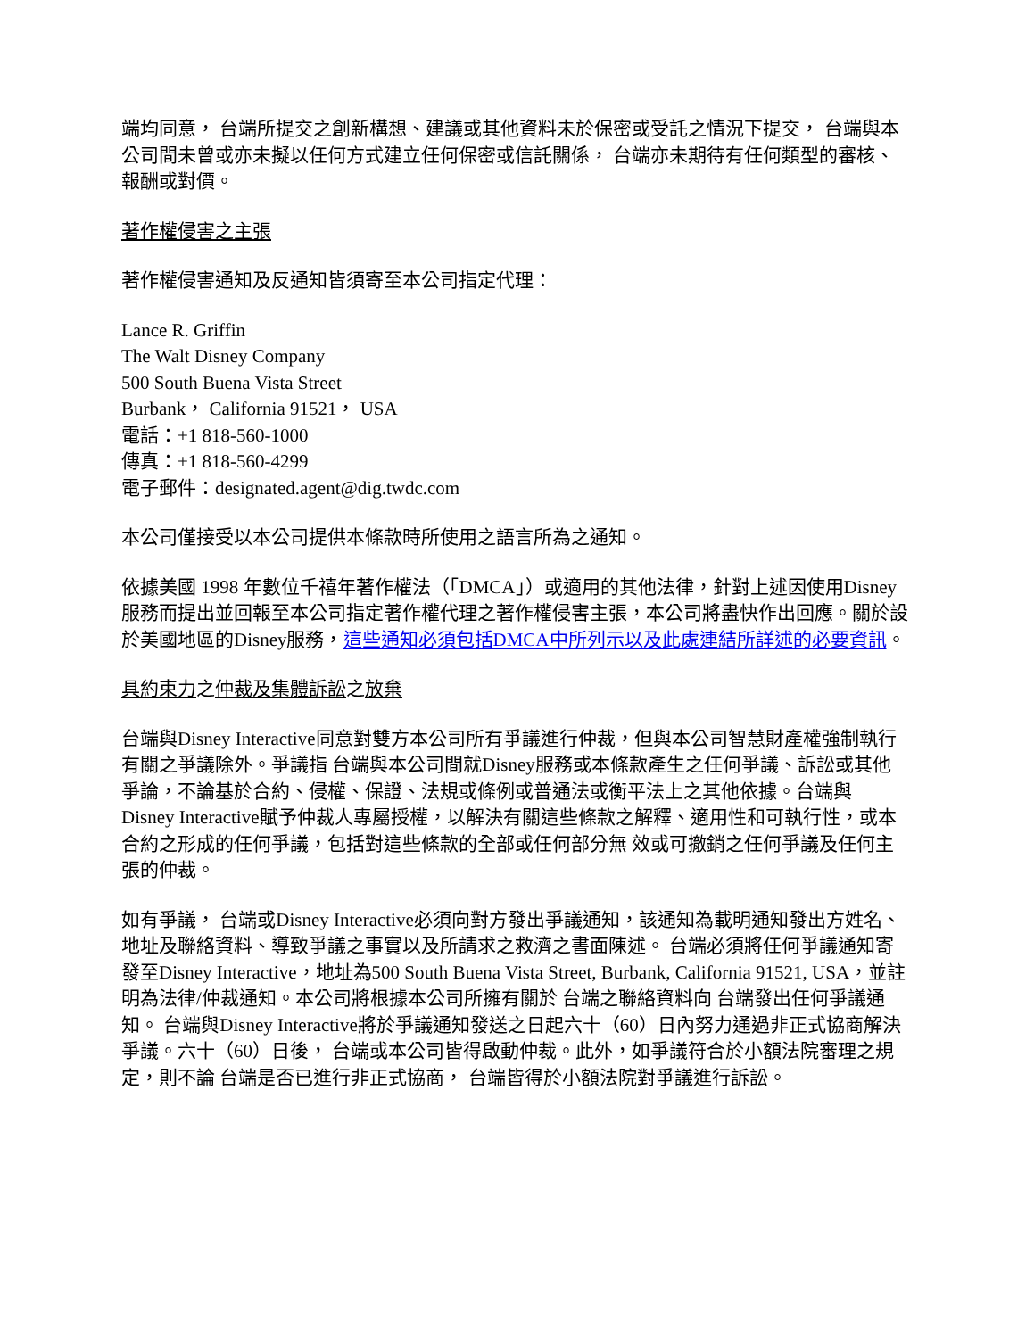端均同意， 台端所提交之創新構想、建議或其他資料未於保密或受託之情況下提交， 台端與本公司間未曾或亦未擬以任何方式建立任何保密或信託關係， 台端亦未期待有任何類型的審核、報酬或對價。
著作權侵害之主張
著作權侵害通知及反通知皆須寄至本公司指定代理：
Lance R. Griffin
The Walt Disney Company
500 South Buena Vista Street
Burbank， California 91521， USA
電話：+1 818-560-1000
傳真：+1 818-560-4299
電子郵件：designated.agent@dig.twdc.com
本公司僅接受以本公司提供本條款時所使用之語言所為之通知。
依據美國 1998 年數位千禧年著作權法（「DMCA」）或適用的其他法律，針對上述因使用Disney服務而提出並回報至本公司指定著作權代理之著作權侵害主張，本公司將盡快作出回應。關於設於美國地區的Disney服務，這些通知必須包括DMCA中所列示以及此處連結所詳述的必要資訊。
具約束力之仲裁及集體訴訟之放棄
台端與Disney Interactive同意對雙方本公司所有爭議進行仲裁，但與本公司智慧財產權強制執行有關之爭議除外。爭議指 台端與本公司間就Disney服務或本條款產生之任何爭議、訴訟或其他爭論，不論基於合約、侵權、保證、法規或條例或普通法或衡平法上之其他依據。台端與 Disney Interactive賦予仲裁人專屬授權，以解決有關這些條款之解釋、適用性和可執行性，或本合約之形成的任何爭議，包括對這些條款的全部或任何部分無 效或可撤銷之任何爭議及任何主張的仲裁。
如有爭議， 台端或Disney Interactive必須向對方發出爭議通知，該通知為載明通知發出方姓名、地址及聯絡資料、導致爭議之事實以及所請求之救濟之書面陳述。 台端必須將任何爭議通知寄發至Disney Interactive，地址為500 South Buena Vista Street, Burbank, California 91521, USA，並註明為法律/仲裁通知。本公司將根據本公司所擁有關於 台端之聯絡資料向 台端發出任何爭議通知。 台端與Disney Interactive將於爭議通知發送之日起六十（60）日內努力通過非正式協商解決爭議。六十（60）日後， 台端或本公司皆得啟動仲裁。此外，如爭議符合於小額法院審理之規定，則不論 台端是否已進行非正式協商， 台端皆得於小額法院對爭議進行訴訟。